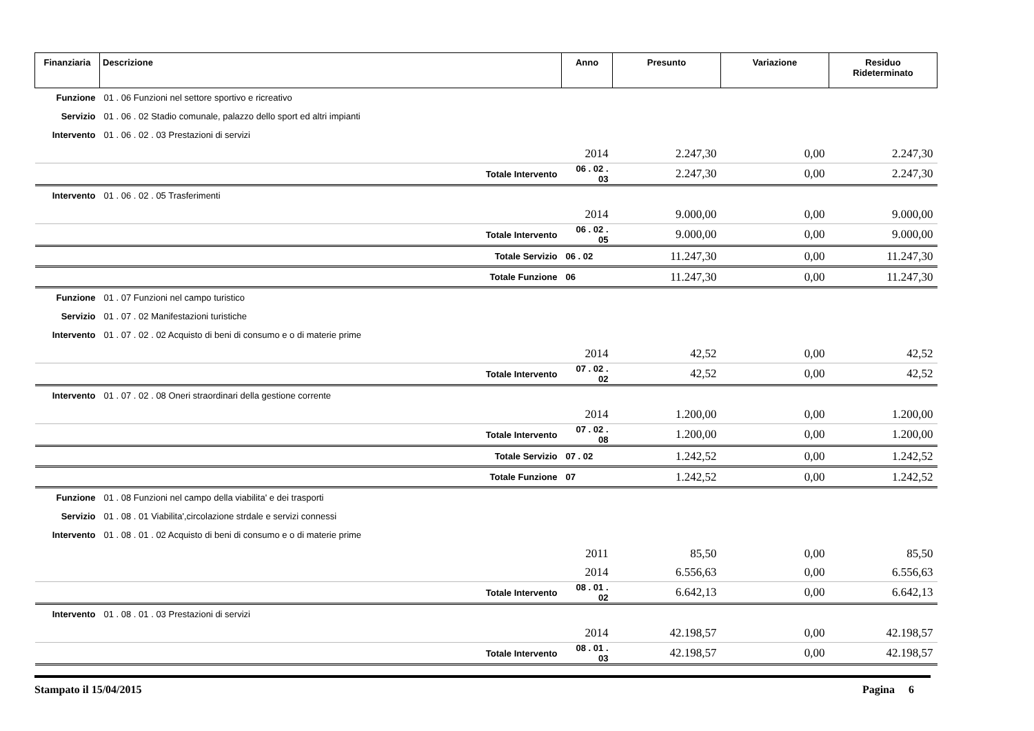| Finanziaria | Descrizione | Anno | Presunto | Variazione | Residuo Rideterminato |
| --- | --- | --- | --- | --- | --- |
| Funzione | 01 . 06 Funzioni nel settore sportivo e ricreativo | | | | |
| Servizio | 01 . 06 . 02 Stadio comunale, palazzo dello sport ed altri impianti | | | | |
| Intervento | 01 . 06 . 02 . 03 Prestazioni di servizi | | | | |
| | | 2014 | 2.247,30 | 0,00 | 2.247,30 |
| | Totale Intervento | 06 . 02 . 03 | 2.247,30 | 0,00 | 2.247,30 |
| Intervento | 01 . 06 . 02 . 05 Trasferimenti | | | | |
| | | 2014 | 9.000,00 | 0,00 | 9.000,00 |
| | Totale Intervento | 06 . 02 . 05 | 9.000,00 | 0,00 | 9.000,00 |
| | Totale Servizio | 06 . 02 | 11.247,30 | 0,00 | 11.247,30 |
| | Totale Funzione | 06 | 11.247,30 | 0,00 | 11.247,30 |
| Funzione | 01 . 07 Funzioni nel campo turistico | | | | |
| Servizio | 01 . 07 . 02 Manifestazioni turistiche | | | | |
| Intervento | 01 . 07 . 02 . 02 Acquisto di beni di consumo e o di materie prime | | | | |
| | | 2014 | 42,52 | 0,00 | 42,52 |
| | Totale Intervento | 07 . 02 . 02 | 42,52 | 0,00 | 42,52 |
| Intervento | 01 . 07 . 02 . 08 Oneri straordinari della gestione corrente | | | | |
| | | 2014 | 1.200,00 | 0,00 | 1.200,00 |
| | Totale Intervento | 07 . 02 . 08 | 1.200,00 | 0,00 | 1.200,00 |
| | Totale Servizio | 07 . 02 | 1.242,52 | 0,00 | 1.242,52 |
| | Totale Funzione | 07 | 1.242,52 | 0,00 | 1.242,52 |
| Funzione | 01 . 08 Funzioni nel campo della viabilita' e dei trasporti | | | | |
| Servizio | 01 . 08 . 01 Viabilita',circolazione strdale e servizi connessi | | | | |
| Intervento | 01 . 08 . 01 . 02 Acquisto di beni di consumo e o di materie prime | | | | |
| | | 2011 | 85,50 | 0,00 | 85,50 |
| | | 2014 | 6.556,63 | 0,00 | 6.556,63 |
| | Totale Intervento | 08 . 01 . 02 | 6.642,13 | 0,00 | 6.642,13 |
| Intervento | 01 . 08 . 01 . 03 Prestazioni di servizi | | | | |
| | | 2014 | 42.198,57 | 0,00 | 42.198,57 |
| | Totale Intervento | 08 . 01 . 03 | 42.198,57 | 0,00 | 42.198,57 |
Stampato il 15/04/2015 Pagina 6